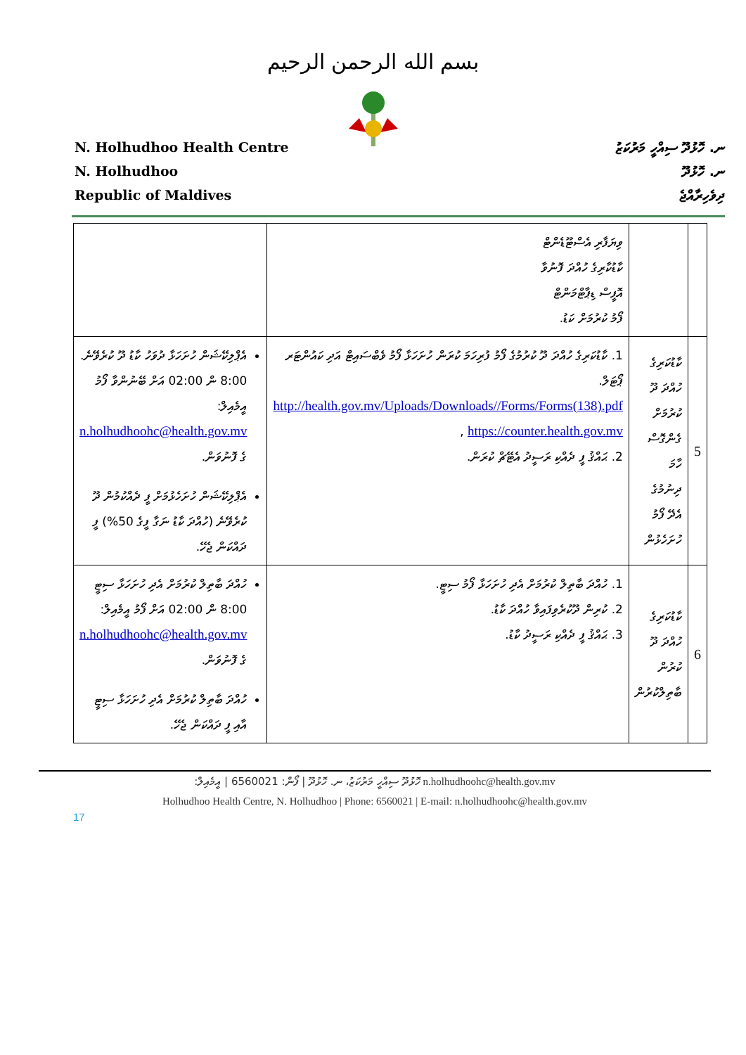بسم الله الرحمن الرحيم
N. Holhudhoo Health Centre
N. Holhudhoo
Republic of Maldives
ނ. ހޮޅުދޫ ސިއްހީ މަރުކަޒު
ނ. ހޮޅުދޫ
ދިވެހިރާއްޖެ
| | | ވިޔަފާރި އެސްޓޫޑެންޓް ކާޑުކާރިގެ ހުއްދަ ފޮނުވާ އޮފީސް ޑިޕާޓްމަންޓް ފޯމު ކުރުމަށް ކަޑު. | |
| 5 | ކާޑުކަރިގެ ހުއްދަ ދޫ ކުރުމަށް ގެންގޮސް ހާމަ ދިނުމުގެ އެދޭ ފޯމު ހުށަހެޅުން | 1. ކާޑުކަރިގެ ހުއްދަ ދޫ ކުރުމުގެ ފޯމު ފުރިހަމަ ކުރަން ހުށަހަޅާ ފޯމު ވެބްސައިޓް އަދި ކައުންޓަރ ޕޯޓަލް. http://health.gov.mv/Uploads/Downloads//Forms/Forms(138).pdf , https://counter.health.gov.mv 2. ޙައްޤު ފީ ދެއްކި ރަސީދު އެޓޭޗް ކުރަން. | އެޕްލިކޭޝަން ހުށަހަޅާ ދުވަހު ކާޑު ދޫ ކުރެވޭނެ. 8:00 ން 02:00 އަށް ބޭނުންވާ ފޯމު އީމެއިލް: n.holhudhoohc@health.gov.mv ގެ ފޮނުވަން. އެޕްލިކޭޝަން ހުށަހެޅުމަށް ފީ ދެއްކުމުން ދޫ ކުރެވޭނެ (ހުއްދަ ކާޑު ނަގާ ފީގެ 50%) ފީ ދައްކަން ޖެހޭ. |
| 6 | ކާޑުކަރިގެ ހުއްދަ ދޫ ކުރުން ބާތިލްކުރުން | 1. ހުއްދަ ބާތިލް ކުރުމަށް އެދި ހުށަހަޅާ ފޯމު ސިޓީ. 2. ކުރިން ދޫކުރެވިފައިވާ ހުއްދަ ކާޑު. 3. ޙައްޤު ފީ ދެއްކި ރަސީދު ކާޑު. | ހުއްދަ ބާތިލް ކުރުމަށް އެދި ހުށަހަޅާ ސިޓީ 8:00 ން 02:00 އަށް ފޯމު އީމެއިލް: n.holhudhoohc@health.gov.mv ގެ ފޮނުވަން. ހުއްދަ ބާތިލް ކުރުމަށް އެދި ހުށަހަޅާ ސިޓީ އާއި ފީ ދައްކަން ޖެހޭ. |
ހޮޅުދޫ ސިއްހީ މަރުކަޒު، ނ. ހޮޅުދޫ | ފޯން: 6560021 | އީމެއިލް: n.holhudhoohc@health.gov.mv
Holhudhoo Health Centre, N. Holhudhoo | Phone: 6560021 | E-mail: n.holhudhoohc@health.gov.mv
17